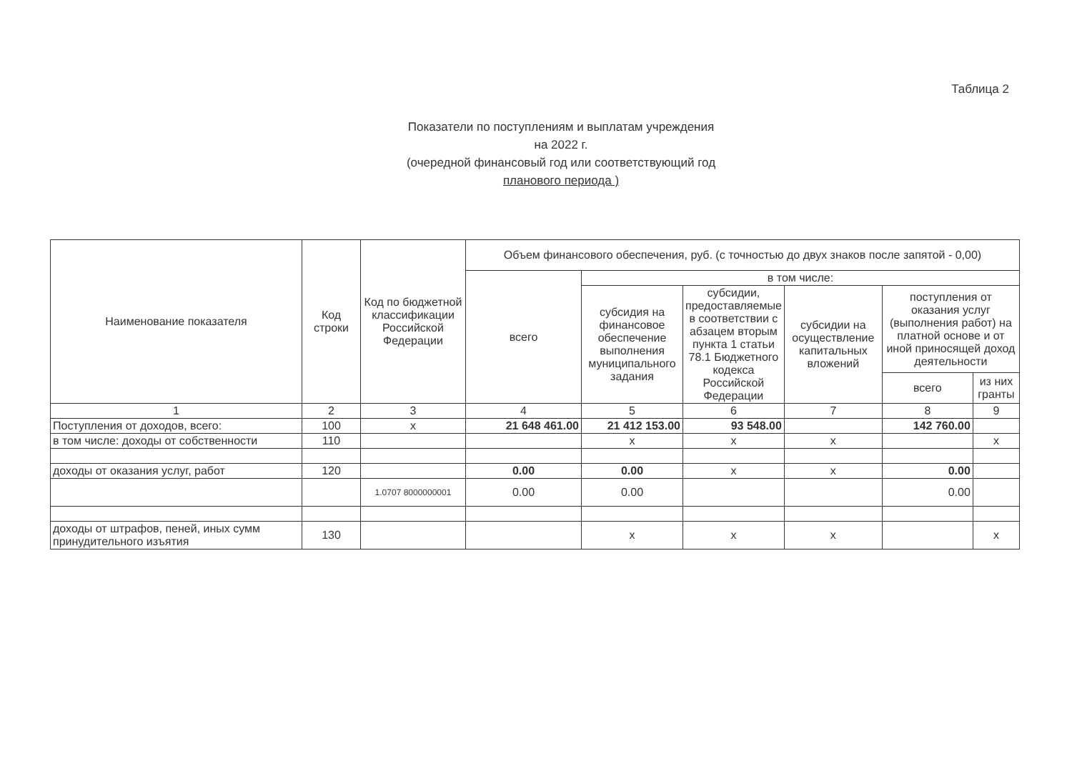Таблица 2
Показатели по поступлениям и выплатам учреждения
на 2022 г.
(очередной финансовый год или соответствующий год
планового периода )
| Наименование показателя | Код строки | Код по бюджетной классификации Российской Федерации | Объем финансового обеспечения, руб. (с точностью до двух знаков после запятой - 0,00) | | | | | |
| --- | --- | --- | --- | --- | --- | --- | --- | --- |
| | | | всего | в том числе: | | | | |
| | | | | субсидия на финансовое обеспечение выполнения муниципального задания | субсидии, предоставляемые в соответствии с абзацем вторым пункта 1 статьи 78.1 Бюджетного кодекса Российской Федерации | субсидии на осуществление капитальных вложений | поступления от оказания услуг (выполнения работ) на платной основе и от иной приносящей доход деятельности | |
| | | | | | | | всего | из них гранты |
| 1 | 2 | 3 | 4 | 5 | 6 | 7 | 8 | 9 |
| Поступления от доходов, всего: | 100 | x | 21 648 461.00 | 21 412 153.00 | 93 548.00 | | 142 760.00 | |
| в том числе: доходы от собственности | 110 | | | x | x | x | | x |
| доходы от оказания услуг, работ | 120 | | 0.00 | 0.00 | x | x | 0.00 | |
| | | 1.0707 8000000001 | 0.00 | 0.00 | | | 0.00 | |
| доходы от штрафов, пеней, иных сумм принудительного изъятия | 130 | | | x | x | x | | x |